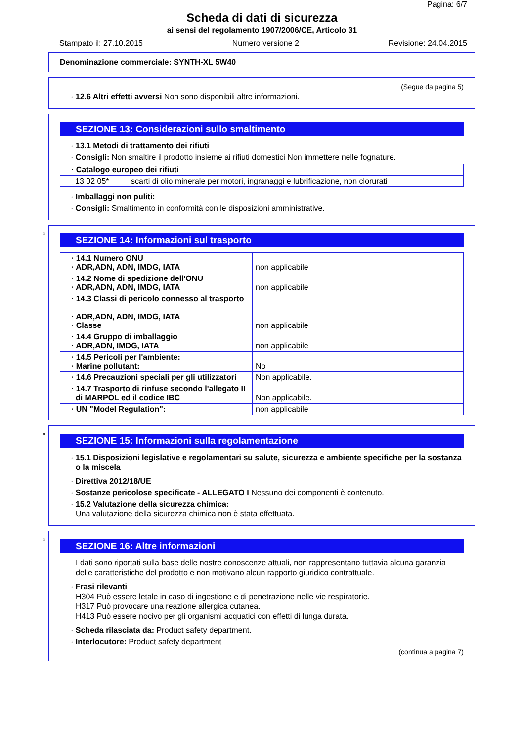Pagina: 6/7
Scheda di dati di sicurezza
ai sensi del regolamento 1907/2006/CE, Articolo 31
Stampato il: 27.10.2015 Numero versione 2 Revisione: 24.04.2015
Denominazione commerciale: SYNTH-XL 5W40
(Segue da pagina 5)
· 12.6 Altri effetti avversi Non sono disponibili altre informazioni.
SEZIONE 13: Considerazioni sullo smaltimento
· 13.1 Metodi di trattamento dei rifiuti
· Consigli: Non smaltire il prodotto insieme ai rifiuti domestici Non immettere nelle fognature.
| · Catalogo europeo dei rifiuti | |
| 13 02 05* | scarti di olio minerale per motori, ingranaggi e lubrificazione, non clorurati |
· Imballaggi non puliti:
· Consigli: Smaltimento in conformità con le disposizioni amministrative.
*
SEZIONE 14: Informazioni sul trasporto
| · 14.1 Numero ONU · ADR,ADN, ADN, IMDG, IATA | non applicabile |
| · 14.2 Nome di spedizione dell'ONU · ADR,ADN, ADN, IMDG, IATA | non applicabile |
| · 14.3 Classi di pericolo connesso al trasporto · ADR,ADN, ADN, IMDG, IATA · Classe | non applicabile |
| · 14.4 Gruppo di imballaggio · ADR,ADN, IMDG, IATA | non applicabile |
| · 14.5 Pericoli per l'ambiente: · Marine pollutant: | No |
| · 14.6 Precauzioni speciali per gli utilizzatori | Non applicabile. |
| · 14.7 Trasporto di rinfuse secondo l'allegato II di MARPOL ed il codice IBC | Non applicabile. |
| · UN "Model Regulation": | non applicabile |
*
SEZIONE 15: Informazioni sulla regolamentazione
· 15.1 Disposizioni legislative e regolamentari su salute, sicurezza e ambiente specifiche per la sostanza o la miscela
· Direttiva 2012/18/UE
· Sostanze pericolose specificate - ALLEGATO I Nessuno dei componenti è contenuto.
· 15.2 Valutazione della sicurezza chimica:
Una valutazione della sicurezza chimica non è stata effettuata.
*
SEZIONE 16: Altre informazioni
I dati sono riportati sulla base delle nostre conoscenze attuali, non rappresentano tuttavia alcuna garanzia delle caratteristiche del prodotto e non motivano alcun rapporto giuridico contrattuale.
· Frasi rilevanti
H304 Può essere letale in caso di ingestione e di penetrazione nelle vie respiratorie.
H317 Può provocare una reazione allergica cutanea.
H413 Può essere nocivo per gli organismi acquatici con effetti di lunga durata.
· Scheda rilasciata da: Product safety department.
· Interlocutore: Product safety department
(continua a pagina 7)